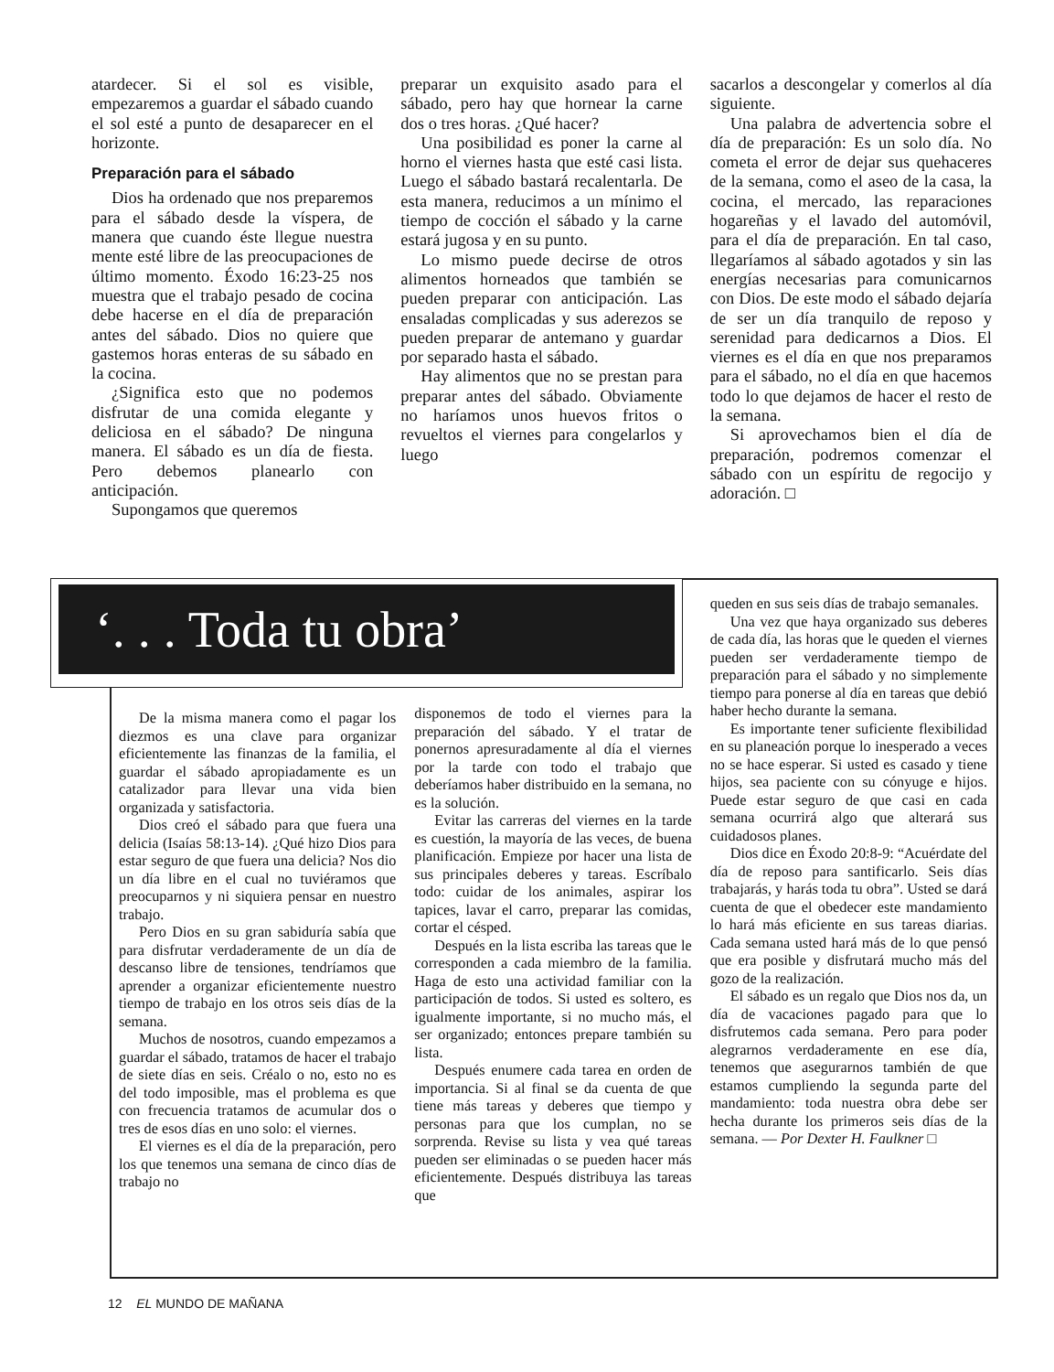atardecer. Si el sol es visible, empezaremos a guardar el sábado cuando el sol esté a punto de desaparecer en el horizonte.
Preparación para el sábado
Dios ha ordenado que nos preparemos para el sábado desde la víspera, de manera que cuando éste llegue nuestra mente esté libre de las preocupaciones de último momento. Éxodo 16:23-25 nos muestra que el trabajo pesado de cocina debe hacerse en el día de preparación antes del sábado. Dios no quiere que gastemos horas enteras de su sábado en la cocina.
¿Significa esto que no podemos disfrutar de una comida elegante y deliciosa en el sábado? De ninguna manera. El sábado es un día de fiesta. Pero debemos planearlo con anticipación.
Supongamos que queremos
preparar un exquisito asado para el sábado, pero hay que hornear la carne dos o tres horas. ¿Qué hacer?
Una posibilidad es poner la carne al horno el viernes hasta que esté casi lista. Luego el sábado bastará recalentarla. De esta manera, reducimos a un mínimo el tiempo de cocción el sábado y la carne estará jugosa y en su punto.
Lo mismo puede decirse de otros alimentos horneados que también se pueden preparar con anticipación. Las ensaladas complicadas y sus aderezos se pueden preparar de antemano y guardar por separado hasta el sábado.
Hay alimentos que no se prestan para preparar antes del sábado. Obviamente no haríamos unos huevos fritos o revueltos el viernes para congelarlos y luego
sacarlos a descongelar y comerlos al día siguiente.
Una palabra de advertencia sobre el día de preparación: Es un solo día. No cometa el error de dejar sus quehaceres de la semana, como el aseo de la casa, la cocina, el mercado, las reparaciones hogareñas y el lavado del automóvil, para el día de preparación. En tal caso, llegaríamos al sábado agotados y sin las energías necesarias para comunicarnos con Dios. De este modo el sábado dejaría de ser un día tranquilo de reposo y serenidad para dedicarnos a Dios. El viernes es el día en que nos preparamos para el sábado, no el día en que hacemos todo lo que dejamos de hacer el resto de la semana.
Si aprovechamos bien el día de preparación, podremos comenzar el sábado con un espíritu de regocijo y adoración. □
De la misma manera como el pagar los diezmos es una clave para organizar eficientemente las finanzas de la familia, el guardar el sábado apropiadamente es un catalizador para llevar una vida bien organizada y satisfactoria.
Dios creó el sábado para que fuera una delicia (Isaías 58:13-14). ¿Qué hizo Dios para estar seguro de que fuera una delicia? Nos dio un día libre en el cual no tuviéramos que preocuparnos y ni siquiera pensar en nuestro trabajo.
Pero Dios en su gran sabiduría sabía que para disfrutar verdaderamente de un día de descanso libre de tensiones, tendríamos que aprender a organizar eficientemente nuestro tiempo de trabajo en los otros seis días de la semana.
Muchos de nosotros, cuando empezamos a guardar el sábado, tratamos de hacer el trabajo de siete días en seis. Créalo o no, esto no es del todo imposible, mas el problema es que con frecuencia tratamos de acumular dos o tres de esos días en uno solo: el viernes.
El viernes es el día de la preparación, pero los que tenemos una semana de cinco días de trabajo no
disponemos de todo el viernes para la preparación del sábado. Y el tratar de ponernos apresuradamente al día el viernes por la tarde con todo el trabajo que deberíamos haber distribuido en la semana, no es la solución.
Evitar las carreras del viernes en la tarde es cuestión, la mayoría de las veces, de buena planificación. Empieze por hacer una lista de sus principales deberes y tareas. Escríbalo todo: cuidar de los animales, aspirar los tapices, lavar el carro, preparar las comidas, cortar el césped.
Después en la lista escriba las tareas que le corresponden a cada miembro de la familia. Haga de esto una actividad familiar con la participación de todos. Si usted es soltero, es igualmente importante, si no mucho más, el ser organizado; entonces prepare también su lista.
Después enumere cada tarea en orden de importancia. Si al final se da cuenta de que tiene más tareas y deberes que tiempo y personas para que los cumplan, no se sorprenda. Revise su lista y vea qué tareas pueden ser eliminadas o se pueden hacer más eficientemente. Después distribuya las tareas que
queden en sus seis días de trabajo semanales.
Una vez que haya organizado sus deberes de cada día, las horas que le queden el viernes pueden ser verdaderamente tiempo de preparación para el sábado y no simplemente tiempo para ponerse al día en tareas que debió haber hecho durante la semana.
Es importante tener suficiente flexibilidad en su planeación porque lo inesperado a veces no se hace esperar. Si usted es casado y tiene hijos, sea paciente con su cónyuge e hijos. Puede estar seguro de que casi en cada semana ocurrirá algo que alterará sus cuidadosos planes.
Dios dice en Éxodo 20:8-9: “Acuérdate del día de reposo para santificarlo. Seis días trabajarás, y harás toda tu obra”. Usted se dará cuenta de que el obedecer este mandamiento lo hará más eficiente en sus tareas diarias. Cada semana usted hará más de lo que pensó que era posible y disfrutará mucho más del gozo de la realización.
El sábado es un regalo que Dios nos da, un día de vacaciones pagado para que lo disfrutemos cada semana. Pero para poder alegrarnos verdaderamente en ese día, tenemos que asegurarnos también de que estamos cumpliendo la segunda parte del mandamiento: toda nuestra obra debe ser hecha durante los primeros seis días de la semana. — Por Dexter H. Faulkner □
‘. . . Toda tu obra’
12 EL MUNDO DE MAÑANA